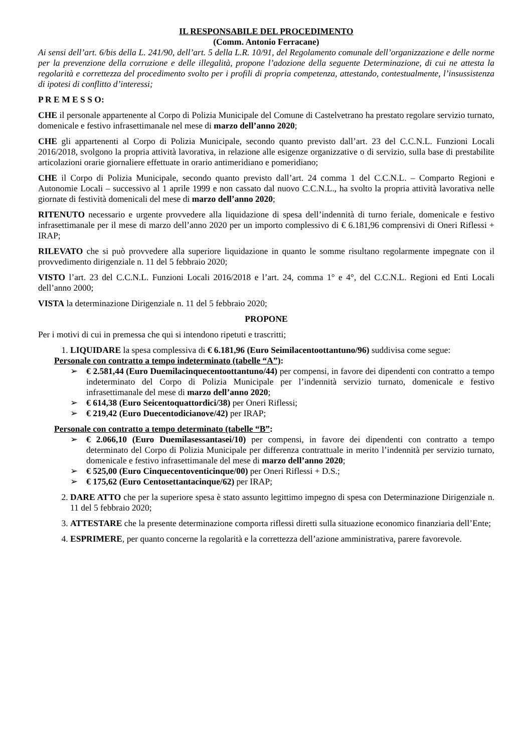IL RESPONSABILE DEL PROCEDIMENTO
(Comm. Antonio Ferracane)
Ai sensi dell’art. 6/bis della L. 241/90, dell’art. 5 della L.R. 10/91, del Regolamento comunale dell’organizzazione e delle norme per la prevenzione della corruzione e delle illegalità, propone l’adozione della seguente Determinazione, di cui ne attesta la regolarità e correttezza del procedimento svolto per i profili di propria competenza, attestando, contestualmente, l’insussistenza di ipotesi di conflitto d’interessi;
P R E M E S S O:
CHE il personale appartenente al Corpo di Polizia Municipale del Comune di Castelvetrano ha prestato regolare servizio turnato, domenicale e festivo infrasettimanale nel mese di marzo dell’anno 2020;
CHE gli appartenenti al Corpo di Polizia Municipale, secondo quanto previsto dall’art. 23 del C.C.N.L. Funzioni Locali 2016/2018, svolgono la propria attività lavorativa, in relazione alle esigenze organizzative o di servizio, sulla base di prestabilite articolazioni orarie giornaliere effettuate in orario antimeridiano e pomeridiano;
CHE il Corpo di Polizia Municipale, secondo quanto previsto dall’art. 24 comma 1 del C.C.N.L. – Comparto Regioni e Autonomie Locali – successivo al 1 aprile 1999 e non cassato dal nuovo C.C.N.L., ha svolto la propria attività lavorativa nelle giornate di festività domenicali del mese di marzo dell’anno 2020;
RITENUTO necessario e urgente provvedere alla liquidazione di spesa dell’indennità di turno feriale, domenicale e festivo infrasettimanale per il mese di marzo dell’anno 2020 per un importo complessivo di € 6.181,96 comprensivi di Oneri Riflessi + IRAP;
RILEVATO che si può provvedere alla superiore liquidazione in quanto le somme risultano regolarmente impegnate con il provvedimento dirigenziale n. 11 del 5 febbraio 2020;
VISTO l’art. 23 del C.C.N.L. Funzioni Locali 2016/2018 e l’art. 24, comma 1° e 4°, del C.C.N.L. Regioni ed Enti Locali dell’anno 2000;
VISTA la determinazione Dirigenziale n. 11 del 5 febbraio 2020;
PROPONE
Per i motivi di cui in premessa che qui si intendono ripetuti e trascritti;
1. LIQUIDARE la spesa complessiva di € 6.181,96 (Euro Seimilacentoottantuno/96) suddivisa come segue:
Personale con contratto a tempo indeterminato (tabelle “A”):
➢ € 2.581,44 (Euro Duemilacinquecentoottantuno/44) per compensi, in favore dei dipendenti con contratto a tempo indeterminato del Corpo di Polizia Municipale per l’indennità servizio turnato, domenicale e festivo infrasettimanale del mese di marzo dell’anno 2020;
➢ € 614,38 (Euro Seicentoquattordici/38) per Oneri Riflessi;
➢ € 219,42 (Euro Duecentodicianove/42) per IRAP;
Personale con contratto a tempo determinato (tabelle “B”:
➢ € 2.066,10 (Euro Duemilasessantasei/10) per compensi, in favore dei dipendenti con contratto a tempo determinato del Corpo di Polizia Municipale per differenza contrattuale in merito l’indennità per servizio turnato, domenicale e festivo infrasettimanale del mese di marzo dell’anno 2020;
➢ € 525,00 (Euro Cinquecentoventicinque/00) per Oneri Riflessi + D.S.;
➢ € 175,62 (Euro Centosettantacinque/62) per IRAP;
2. DARE ATTO che per la superiore spesa è stato assunto legittimo impegno di spesa con Determinazione Dirigenziale n. 11 del 5 febbraio 2020;
3. ATTESTARE che la presente determinazione comporta riflessi diretti sulla situazione economico finanziaria dell’Ente;
4. ESPRIMERE, per quanto concerne la regolarità e la correttezza dell’azione amministrativa, parere favorevole.